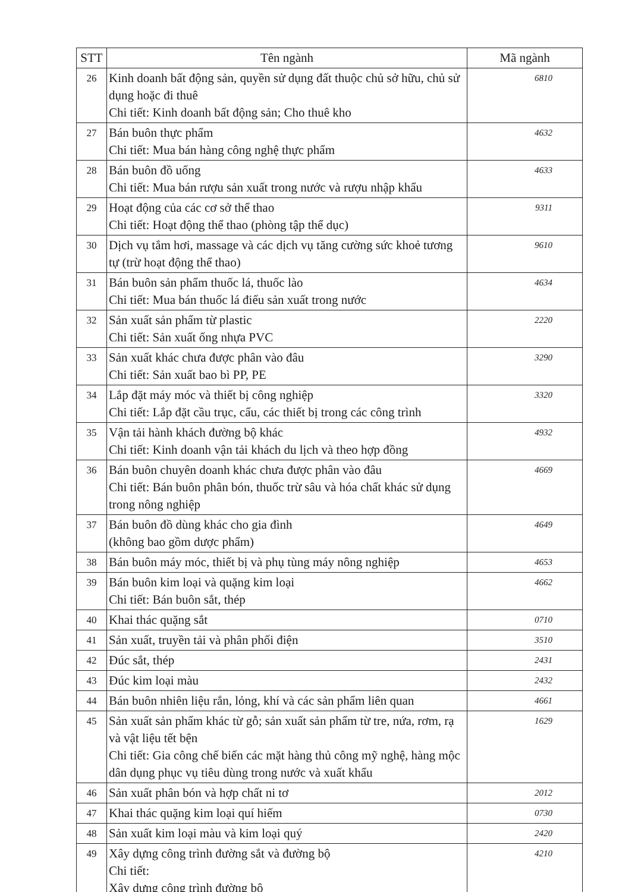| STT | Tên ngành | Mã ngành |
| --- | --- | --- |
| 26 | Kinh doanh bất động sản, quyền sử dụng đất thuộc chủ sở hữu, chủ sử dụng hoặc đi thuê Chi tiết: Kinh doanh bất động sản; Cho thuê kho | 6810 |
| 27 | Bán buôn thực phẩm Chi tiết: Mua bán hàng công nghệ thực phẩm | 4632 |
| 28 | Bán buôn đồ uống Chi tiết: Mua bán rượu sản xuất trong nước và rượu nhập khẩu | 4633 |
| 29 | Hoạt động của các cơ sở thể thao Chi tiết: Hoạt động thể thao (phòng tập thể dục) | 9311 |
| 30 | Dịch vụ tắm hơi, massage và các dịch vụ tăng cường sức khoẻ tương tự (trừ hoạt động thể thao) | 9610 |
| 31 | Bán buôn sản phẩm thuốc lá, thuốc lào Chi tiết: Mua bán thuốc lá điếu sản xuất trong nước | 4634 |
| 32 | Sản xuất sản phẩm từ plastic Chi tiết: Sản xuất ống nhựa PVC | 2220 |
| 33 | Sản xuất khác chưa được phân vào đâu Chi tiết: Sản xuất bao bì PP, PE | 3290 |
| 34 | Lắp đặt máy móc và thiết bị công nghiệp Chi tiết: Lắp đặt cầu trục, cẩu, các thiết bị trong các công trình | 3320 |
| 35 | Vận tải hành khách đường bộ khác Chi tiết: Kinh doanh vận tải khách du lịch và theo hợp đồng | 4932 |
| 36 | Bán buôn chuyên doanh khác chưa được phân vào đâu Chi tiết: Bán buôn phân bón, thuốc trừ sâu và hóa chất khác sử dụng trong nông nghiệp | 4669 |
| 37 | Bán buôn đồ dùng khác cho gia đình (không bao gồm dược phẩm) | 4649 |
| 38 | Bán buôn máy móc, thiết bị và phụ tùng máy nông nghiệp | 4653 |
| 39 | Bán buôn kim loại và quặng kim loại Chi tiết: Bán buôn sắt, thép | 4662 |
| 40 | Khai thác quặng sắt | 0710 |
| 41 | Sản xuất, truyền tải và phân phối điện | 3510 |
| 42 | Đúc sắt, thép | 2431 |
| 43 | Đúc kim loại màu | 2432 |
| 44 | Bán buôn nhiên liệu rắn, lỏng, khí và các sản phẩm liên quan | 4661 |
| 45 | Sản xuất sản phẩm khác từ gỗ; sản xuất sản phẩm từ tre, nứa, rơm, rạ và vật liệu tết bện Chi tiết: Gia công chế biến các mặt hàng thủ công mỹ nghệ, hàng mộc dân dụng phục vụ tiêu dùng trong nước và xuất khẩu | 1629 |
| 46 | Sản xuất phân bón và hợp chất ni tơ | 2012 |
| 47 | Khai thác quặng kim loại quí hiếm | 0730 |
| 48 | Sản xuất kim loại màu và kim loại quý | 2420 |
| 49 | Xây dựng công trình đường sắt và đường bộ Chi tiết: Xây dựng công trình đường bộ | 4210 |